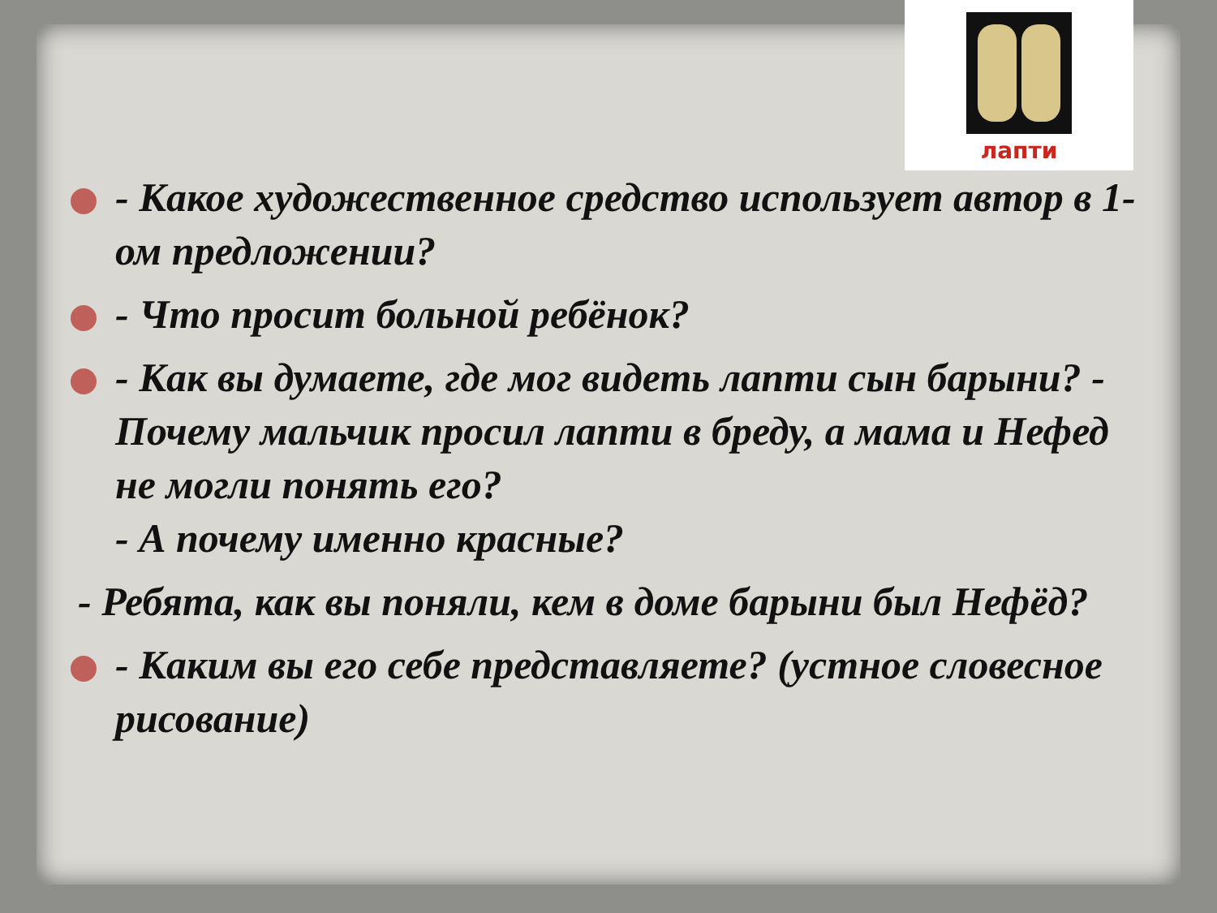лапти
- Какое художественное средство использует автор в 1-ом предложении?
- Что просит больной ребёнок?
- Как вы думаете, где мог видеть лапти сын барыни? - Почему мальчик просил лапти в бреду, а мама и Нефед не могли понять его?
- А почему именно красные?
- Ребята, как вы поняли, кем в доме барыни был Нефёд?
- Каким вы его себе представляете? (устное словесное рисование)